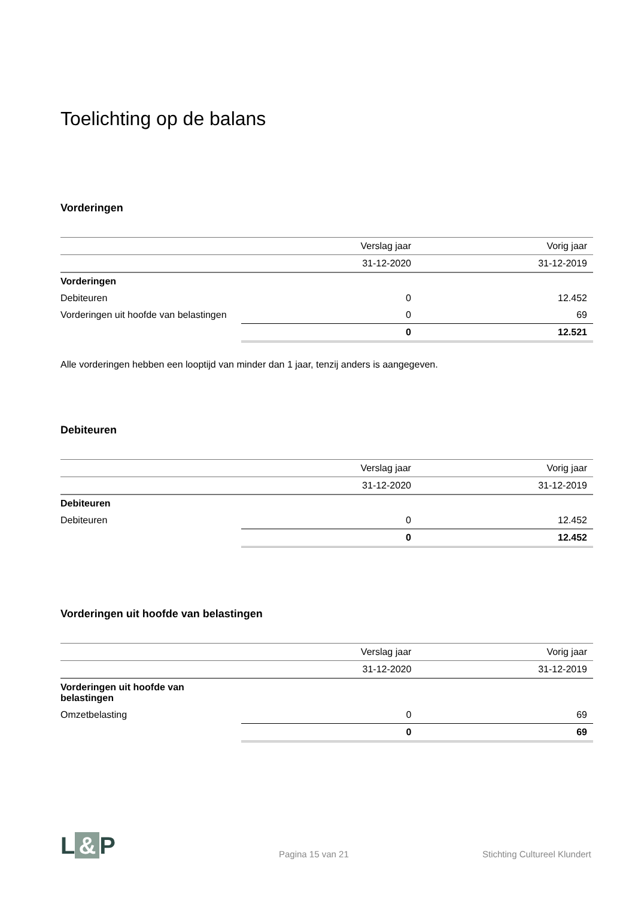Toelichting op de balans
Vorderingen
| | Verslag jaar | Vorig jaar |
| --- | --- | --- |
| | 31-12-2020 | 31-12-2019 |
| Vorderingen | | |
| Debiteuren | 0 | 12.452 |
| Vorderingen uit hoofde van belastingen | 0 | 69 |
| | 0 | 12.521 |
Alle vorderingen hebben een looptijd van minder dan 1 jaar, tenzij anders is aangegeven.
Debiteuren
| | Verslag jaar | Vorig jaar |
| --- | --- | --- |
| | 31-12-2020 | 31-12-2019 |
| Debiteuren | | |
| Debiteuren | 0 | 12.452 |
| | 0 | 12.452 |
Vorderingen uit hoofde van belastingen
| | Verslag jaar | Vorig jaar |
| --- | --- | --- |
| | 31-12-2020 | 31-12-2019 |
| Vorderingen uit hoofde van belastingen | | |
| Omzetbelasting | 0 | 69 |
| | 0 | 69 |
L & P
Pagina 15 van 21
Stichting Cultureel Klundert